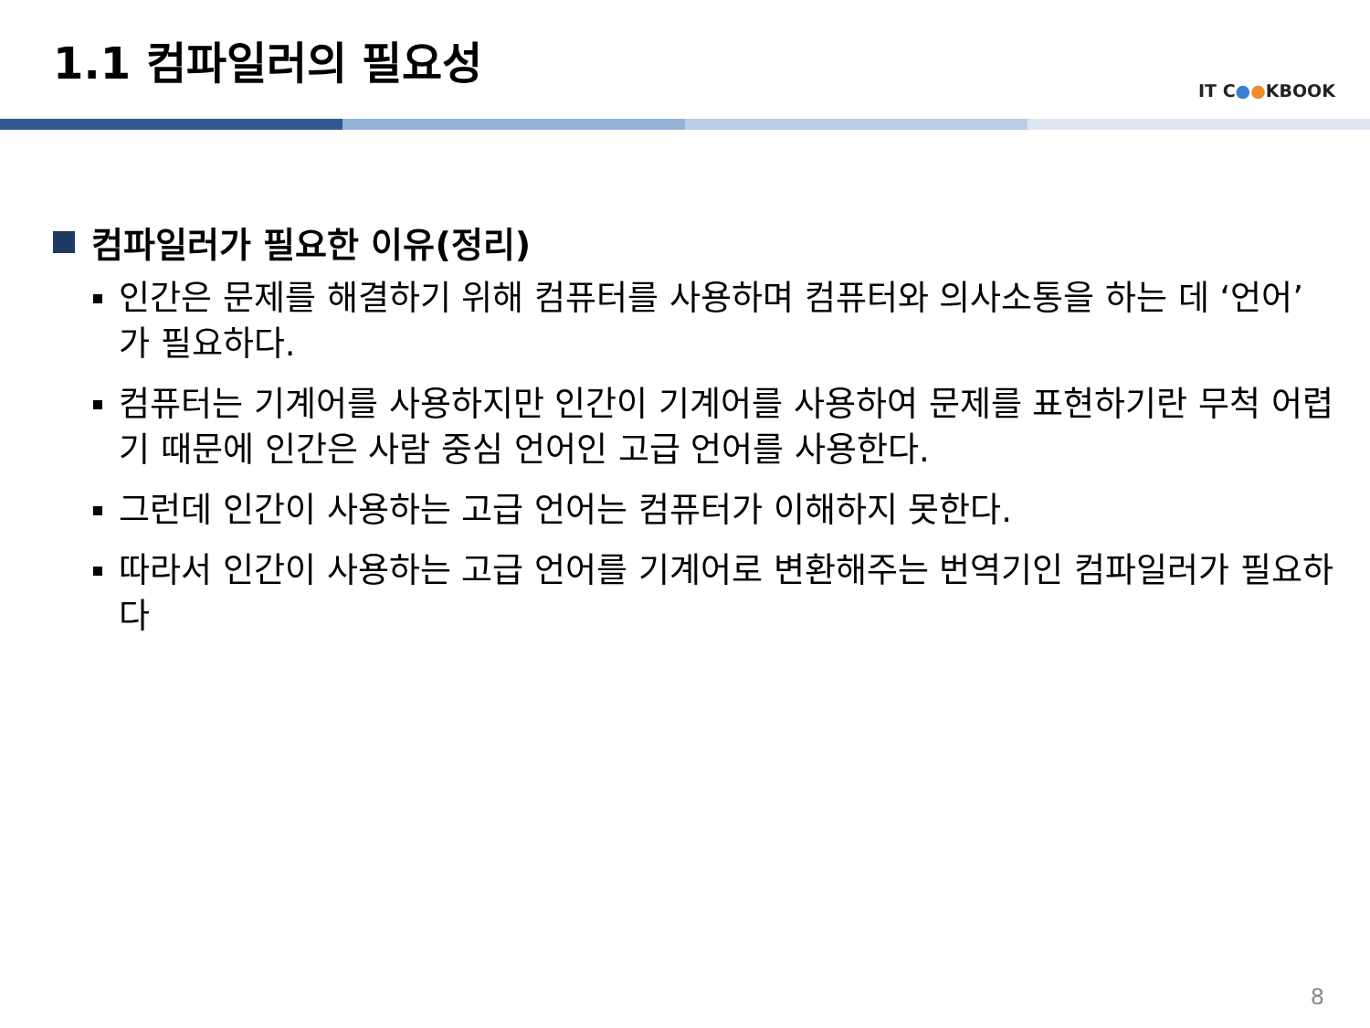1.1 컴파일러의 필요성
IT C●●KBOOK
컴파일러가 필요한 이유(정리)
인간은 문제를 해결하기 위해 컴퓨터를 사용하며 컴퓨터와 의사소통을 하는 데 ‘언어’가 필요하다.
컴퓨터는 기계어를 사용하지만 인간이 기계어를 사용하여 문제를 표현하기란 무척 어렵기 때문에 인간은 사람 중심 언어인 고급 언어를 사용한다.
그런데 인간이 사용하는 고급 언어는 컴퓨터가 이해하지 못한다.
따라서 인간이 사용하는 고급 언어를 기계어로 변환해주는 번역기인 컴파일러가 필요하다
8